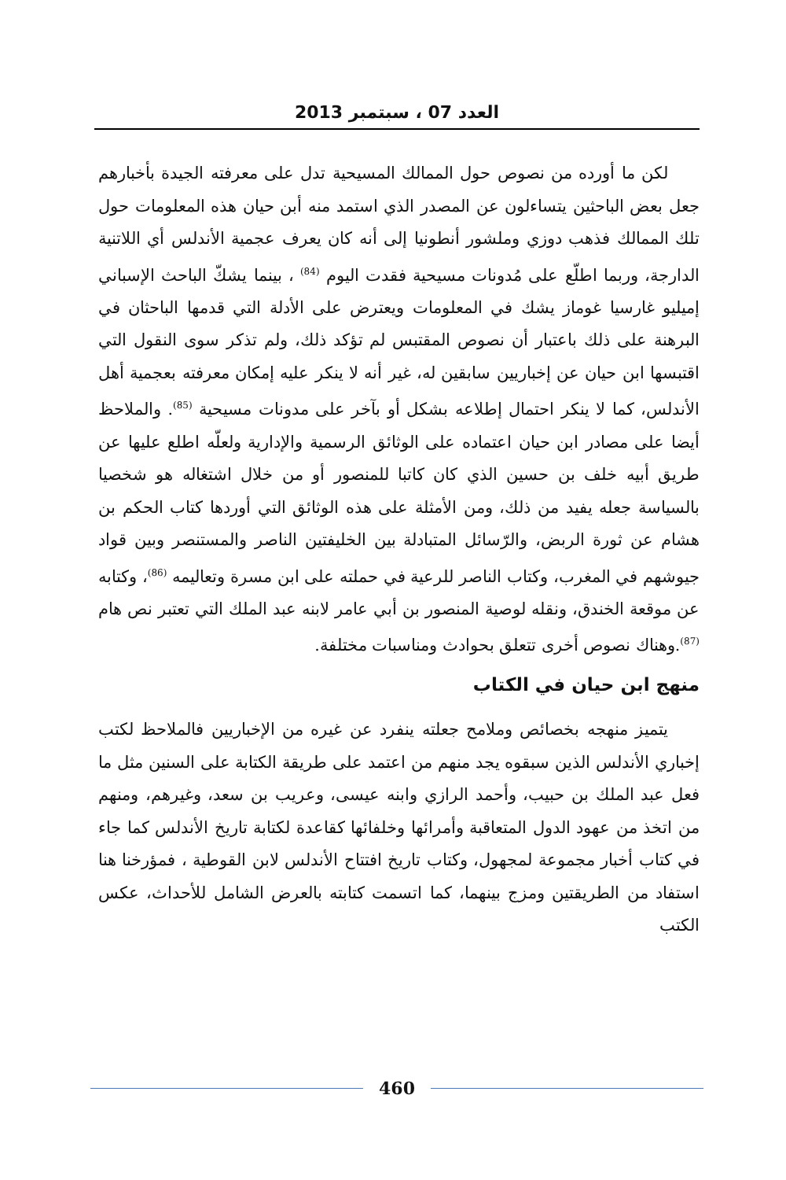العدد 07 ، سبتمبر 2013
لكن ما أورده من نصوص حول الممالك المسيحية تدل على معرفته الجيدة بأخبارهم جعل بعض الباحثين يتساءلون عن المصدر الذي استمد منه أبن حيان هذه المعلومات حول تلك الممالك فذهب دوزي وملشور أنطونيا إلى أنه كان يعرف عجمية الأندلس أي اللاتنية الدارجة، وربما اطلّع على مُدونات مسيحية فقدت اليوم <sup>(84)</sup> ، بينما يشكّ الباحث الإسباني إميليو غارسيا غوماز يشك في المعلومات ويعترض على الأدلة التي قدمها الباحثان في البرهنة على ذلك باعتبار أن نصوص المقتبس لم تؤكد ذلك، ولم تذكر سوى النقول التي اقتبسها ابن حيان عن إخباريين سابقين له، غير أنه لا ينكر عليه إمكان معرفته بعجمية أهل الأندلس، كما لا ينكر احتمال إطلاعه بشكل أو بآخر على مدونات مسيحية <sup>(85)</sup>. والملاحظ أيضا على مصادر ابن حيان اعتماده على الوثائق الرسمية والإدارية ولعلّه اطلع عليها عن طريق أبيه خلف بن حسين الذي كان كاتبا للمنصور أو من خلال اشتغاله هو شخصيا بالسياسة جعله يفيد من ذلك، ومن الأمثلة على هذه الوثائق التي أوردها كتاب الحكم بن هشام عن ثورة الربض، والرّسائل المتبادلة بين الخليفتين الناصر والمستنصر وبين قواد جيوشهم في المغرب، وكتاب الناصر للرعية في حملته على ابن مسرة وتعاليمه <sup>(86)</sup>، وكتابه عن موقعة الخندق، ونقله لوصية المنصور بن أبي عامر لابنه عبد الملك التي تعتبر نص هام <sup>(87)</sup>.وهناك نصوص أخرى تتعلق بحوادث ومناسبات مختلفة.
منهج ابن حيان في الكتاب
يتميز منهجه بخصائص وملامح جعلته ينفرد عن غيره من الإخباريين فالملاحظ لكتب إخباري الأندلس الذين سبقوه يجد منهم من اعتمد على طريقة الكتابة على السنين مثل ما فعل عبد الملك بن حبيب، وأحمد الرازي وابنه عيسى، وعريب بن سعد، وغيرهم، ومنهم من اتخذ من عهود الدول المتعاقبة وأمرائها وخلفائها كقاعدة لكتابة تاريخ الأندلس كما جاء في كتاب أخبار مجموعة لمجهول، وكتاب تاريخ افتتاح الأندلس لابن القوطية ، فمؤرخنا هنا استفاد من الطريقتين ومزج بينهما، كما اتسمت كتابته بالعرض الشامل للأحداث، عكس الكتب
460